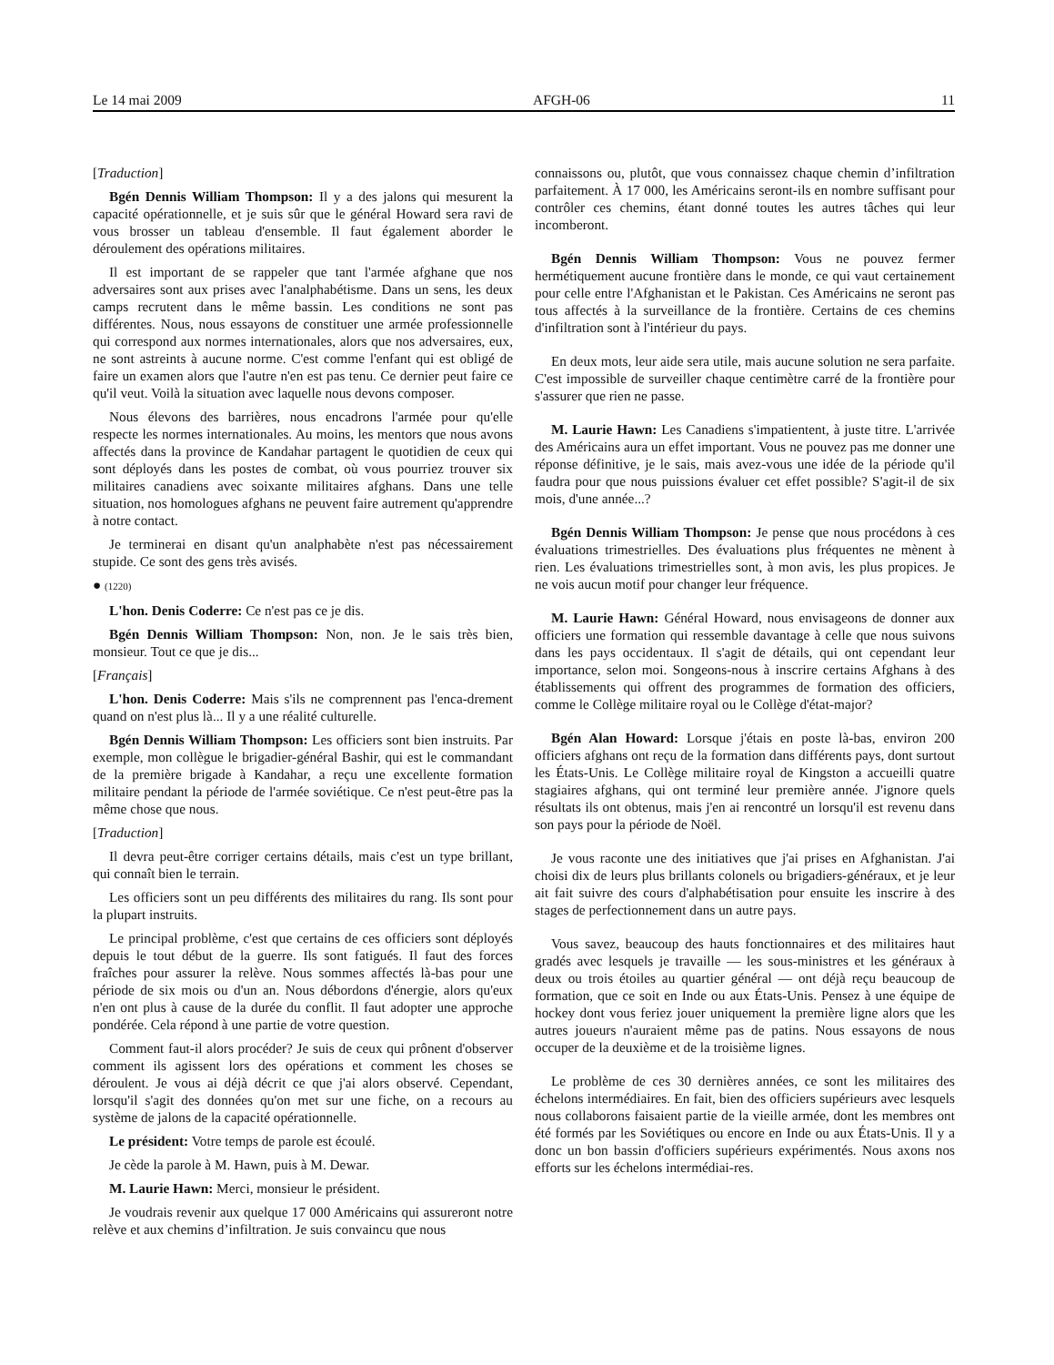Le 14 mai 2009 AFGH-06 11
[Traduction]
Bgén Dennis William Thompson: Il y a des jalons qui mesurent la capacité opérationnelle, et je suis sûr que le général Howard sera ravi de vous brosser un tableau d'ensemble. Il faut également aborder le déroulement des opérations militaires.
Il est important de se rappeler que tant l'armée afghane que nos adversaires sont aux prises avec l'analphabétisme. Dans un sens, les deux camps recrutent dans le même bassin. Les conditions ne sont pas différentes. Nous, nous essayons de constituer une armée professionnelle qui correspond aux normes internationales, alors que nos adversaires, eux, ne sont astreints à aucune norme. C'est comme l'enfant qui est obligé de faire un examen alors que l'autre n'en est pas tenu. Ce dernier peut faire ce qu'il veut. Voilà la situation avec laquelle nous devons composer.
Nous élevons des barrières, nous encadrons l'armée pour qu'elle respecte les normes internationales. Au moins, les mentors que nous avons affectés dans la province de Kandahar partagent le quotidien de ceux qui sont déployés dans les postes de combat, où vous pourriez trouver six militaires canadiens avec soixante militaires afghans. Dans une telle situation, nos homologues afghans ne peuvent faire autrement qu'apprendre à notre contact.
Je terminerai en disant qu'un analphabète n'est pas nécessairement stupide. Ce sont des gens très avisés.
● (1220)
L'hon. Denis Coderre: Ce n'est pas ce je dis.
Bgén Dennis William Thompson: Non, non. Je le sais très bien, monsieur. Tout ce que je dis...
[Français]
L'hon. Denis Coderre: Mais s'ils ne comprennent pas l'enca-drement quand on n'est plus là... Il y a une réalité culturelle.
Bgén Dennis William Thompson: Les officiers sont bien instruits. Par exemple, mon collègue le brigadier-général Bashir, qui est le commandant de la première brigade à Kandahar, a reçu une excellente formation militaire pendant la période de l'armée soviétique. Ce n'est peut-être pas la même chose que nous.
[Traduction]
Il devra peut-être corriger certains détails, mais c'est un type brillant, qui connaît bien le terrain.
Les officiers sont un peu différents des militaires du rang. Ils sont pour la plupart instruits.
Le principal problème, c'est que certains de ces officiers sont déployés depuis le tout début de la guerre. Ils sont fatigués. Il faut des forces fraîches pour assurer la relève. Nous sommes affectés là-bas pour une période de six mois ou d'un an. Nous débordons d'énergie, alors qu'eux n'en ont plus à cause de la durée du conflit. Il faut adopter une approche pondérée. Cela répond à une partie de votre question.
Comment faut-il alors procéder? Je suis de ceux qui prônent d'observer comment ils agissent lors des opérations et comment les choses se déroulent. Je vous ai déjà décrit ce que j'ai alors observé. Cependant, lorsqu'il s'agit des données qu'on met sur une fiche, on a recours au système de jalons de la capacité opérationnelle.
Le président: Votre temps de parole est écoulé.
Je cède la parole à M. Hawn, puis à M. Dewar.
M. Laurie Hawn: Merci, monsieur le président.
Je voudrais revenir aux quelque 17 000 Américains qui assureront notre relève et aux chemins d’infiltration. Je suis convaincu que nous
connaissons ou, plutôt, que vous connaissez chaque chemin d’infiltration parfaitement. À 17 000, les Américains seront-ils en nombre suffisant pour contrôler ces chemins, étant donné toutes les autres tâches qui leur incomberont.
Bgén Dennis William Thompson: Vous ne pouvez fermer hermétiquement aucune frontière dans le monde, ce qui vaut certainement pour celle entre l'Afghanistan et le Pakistan. Ces Américains ne seront pas tous affectés à la surveillance de la frontière. Certains de ces chemins d'infiltration sont à l'intérieur du pays.
En deux mots, leur aide sera utile, mais aucune solution ne sera parfaite. C'est impossible de surveiller chaque centimètre carré de la frontière pour s'assurer que rien ne passe.
M. Laurie Hawn: Les Canadiens s'impatientent, à juste titre. L'arrivée des Américains aura un effet important. Vous ne pouvez pas me donner une réponse définitive, je le sais, mais avez-vous une idée de la période qu'il faudra pour que nous puissions évaluer cet effet possible? S'agit-il de six mois, d'une année...?
Bgén Dennis William Thompson: Je pense que nous procédons à ces évaluations trimestrielles. Des évaluations plus fréquentes ne mènent à rien. Les évaluations trimestrielles sont, à mon avis, les plus propices. Je ne vois aucun motif pour changer leur fréquence.
M. Laurie Hawn: Général Howard, nous envisageons de donner aux officiers une formation qui ressemble davantage à celle que nous suivons dans les pays occidentaux. Il s'agit de détails, qui ont cependant leur importance, selon moi. Songeons-nous à inscrire certains Afghans à des établissements qui offrent des programmes de formation des officiers, comme le Collège militaire royal ou le Collège d'état-major?
Bgén Alan Howard: Lorsque j'étais en poste là-bas, environ 200 officiers afghans ont reçu de la formation dans différents pays, dont surtout les États-Unis. Le Collège militaire royal de Kingston a accueilli quatre stagiaires afghans, qui ont terminé leur première année. J'ignore quels résultats ils ont obtenus, mais j'en ai rencontré un lorsqu'il est revenu dans son pays pour la période de Noël.
Je vous raconte une des initiatives que j'ai prises en Afghanistan. J'ai choisi dix de leurs plus brillants colonels ou brigadiers-généraux, et je leur ait fait suivre des cours d'alphabétisation pour ensuite les inscrire à des stages de perfectionnement dans un autre pays.
Vous savez, beaucoup des hauts fonctionnaires et des militaires haut gradés avec lesquels je travaille — les sous-ministres et les généraux à deux ou trois étoiles au quartier général — ont déjà reçu beaucoup de formation, que ce soit en Inde ou aux États-Unis. Pensez à une équipe de hockey dont vous feriez jouer uniquement la première ligne alors que les autres joueurs n'auraient même pas de patins. Nous essayons de nous occuper de la deuxième et de la troisième lignes.
Le problème de ces 30 dernières années, ce sont les militaires des échelons intermédiaires. En fait, bien des officiers supérieurs avec lesquels nous collaborons faisaient partie de la vieille armée, dont les membres ont été formés par les Soviétiques ou encore en Inde ou aux États-Unis. Il y a donc un bon bassin d'officiers supérieurs expérimentés. Nous axons nos efforts sur les échelons intermédiai-res.